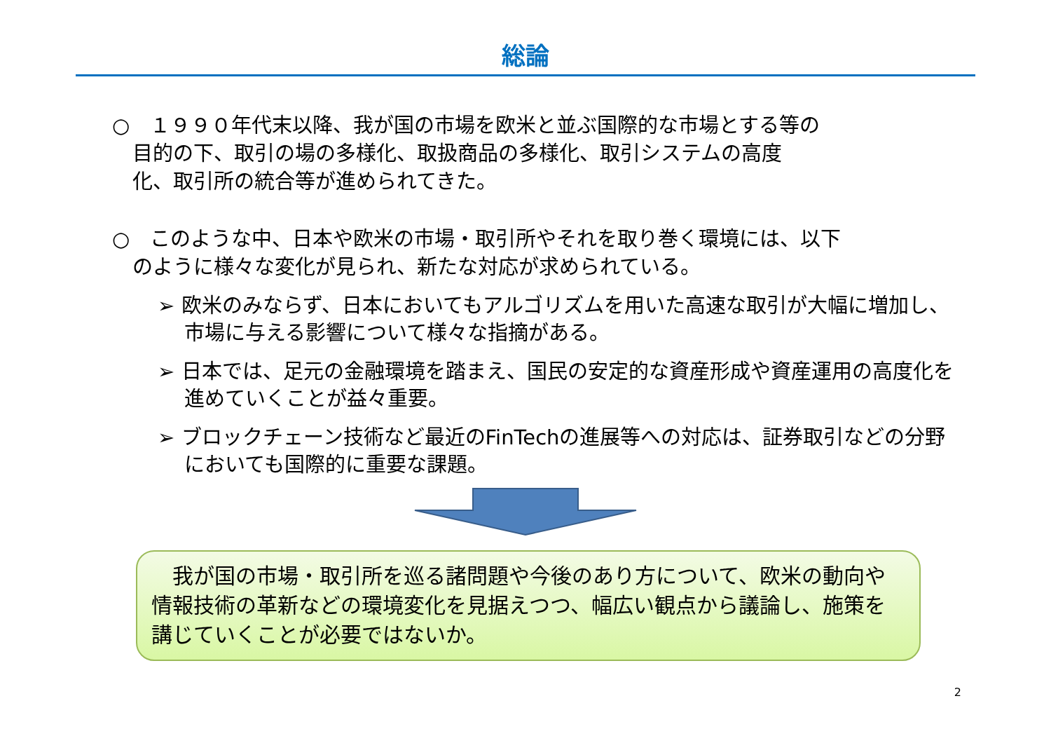総論
○　１９９０年代末以降、我が国の市場を欧米と並ぶ国際的な市場とする等の
　目的の下、取引の場の多様化、取扱商品の多様化、取引システムの高度
　化、取引所の統合等が進められてきた。
○　このような中、日本や欧米の市場・取引所やそれを取り巻く環境には、以下
　のように様々な変化が見られ、新たな対応が求められている。
➢ 欧米のみならず、日本においてもアルゴリズムを用いた高速な取引が大幅に増加し、市場に与える影響について様々な指摘がある。
➢ 日本では、足元の金融環境を踏まえ、国民の安定的な資産形成や資産運用の高度化を進めていくことが益々重要。
➢ ブロックチェーン技術など最近のFinTechの進展等への対応は、証券取引などの分野においても国際的に重要な課題。
　我が国の市場・取引所を巡る諸問題や今後のあり方について、欧米の動向や情報技術の革新などの環境変化を見据えつつ、幅広い観点から議論し、施策を講じていくことが必要ではないか。
2